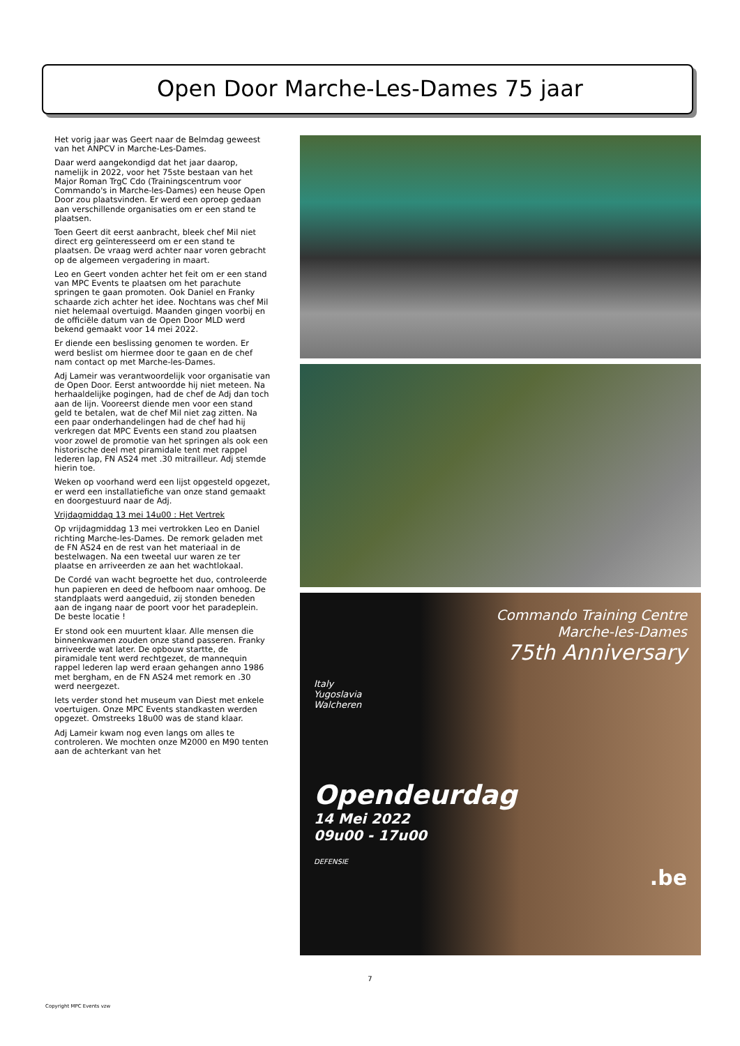Open Door Marche-Les-Dames 75 jaar
Het vorig jaar was Geert naar de Belmdag geweest van het ANPCV in Marche-Les-Dames.
Daar werd aangekondigd dat het jaar daarop, namelijk in 2022, voor het 75ste bestaan van het Major Roman TrgC Cdo (Trainingscentrum voor Commando's in Marche-les-Dames) een heuse Open Door zou plaatsvinden. Er werd een oproep gedaan aan verschillende organisaties om er een stand te plaatsen.
Toen Geert dit eerst aanbracht, bleek chef Mil niet direct erg geïnteresseerd om er een stand te plaatsen. De vraag werd achter naar voren gebracht op de algemeen vergadering in maart.
Leo en Geert vonden achter het feit om er een stand van MPC Events te plaatsen om het parachute springen te gaan promoten. Ook Daniel en Franky schaarde zich achter het idee. Nochtans was chef Mil niet helemaal overtuigd. Maanden gingen voorbij en de officiële datum van de Open Door MLD werd bekend gemaakt voor 14 mei 2022.
Er diende een beslissing genomen te worden. Er werd beslist om hiermee door te gaan en de chef nam contact op met Marche-les-Dames.
Adj Lameir was verantwoordelijk voor organisatie van de Open Door. Eerst antwoordde hij niet meteen. Na herhaaldelijke pogingen, had de chef de Adj dan toch aan de lijn. Vooreerst diende men voor een stand geld te betalen, wat de chef Mil niet zag zitten. Na een paar onderhandelingen had de chef had hij verkregen dat MPC Events een stand zou plaatsen voor zowel de promotie van het springen als ook een historische deel met piramidale tent met rappel lederen lap, FN AS24 met .30 mitrailleur. Adj stemde hierin toe.
Weken op voorhand werd een lijst opgesteld opgezet, er werd een installatiefiche van onze stand gemaakt en doorgestuurd naar de Adj.
Vrijdagmiddag 13 mei 14u00 : Het Vertrek
Op vrijdagmiddag 13 mei vertrokken Leo en Daniel richting Marche-les-Dames. De remork geladen met de FN AS24 en de rest van het materiaal in de bestelwagen. Na een tweetal uur waren ze ter plaatse en arriveerden ze aan het wachtlokaal.
De Cordé van wacht begroette het duo, controleerde hun papieren en deed de hefboom naar omhoog. De standplaats werd aangeduid, zij stonden beneden aan de ingang naar de poort voor het paradeplein. De beste locatie !
Er stond ook een muurtent klaar. Alle mensen die binnenkwamen zouden onze stand passeren. Franky arriveerde wat later. De opbouw startte, de piramidale tent werd rechtgezet, de mannequin rappel lederen lap werd eraan gehangen anno 1986 met bergham, en de FN AS24 met remork en .30 werd neergezet.
Iets verder stond het museum van Diest met enkele voertuigen. Onze MPC Events standkasten werden opgezet. Omstreeks 18u00 was de stand klaar.
Adj Lameir kwam nog even langs om alles te controleren. We mochten onze M2000 en M90 tenten aan de achterkant van het
Commando Training Centre
Marche-les-Dames
75th Anniversary
Italy
Yugoslavia
Walcheren
Opendeurdag
14 Mei 2022
09u00 - 17u00
DEFENSIE
.be
7
Copyright MPC Events vzw